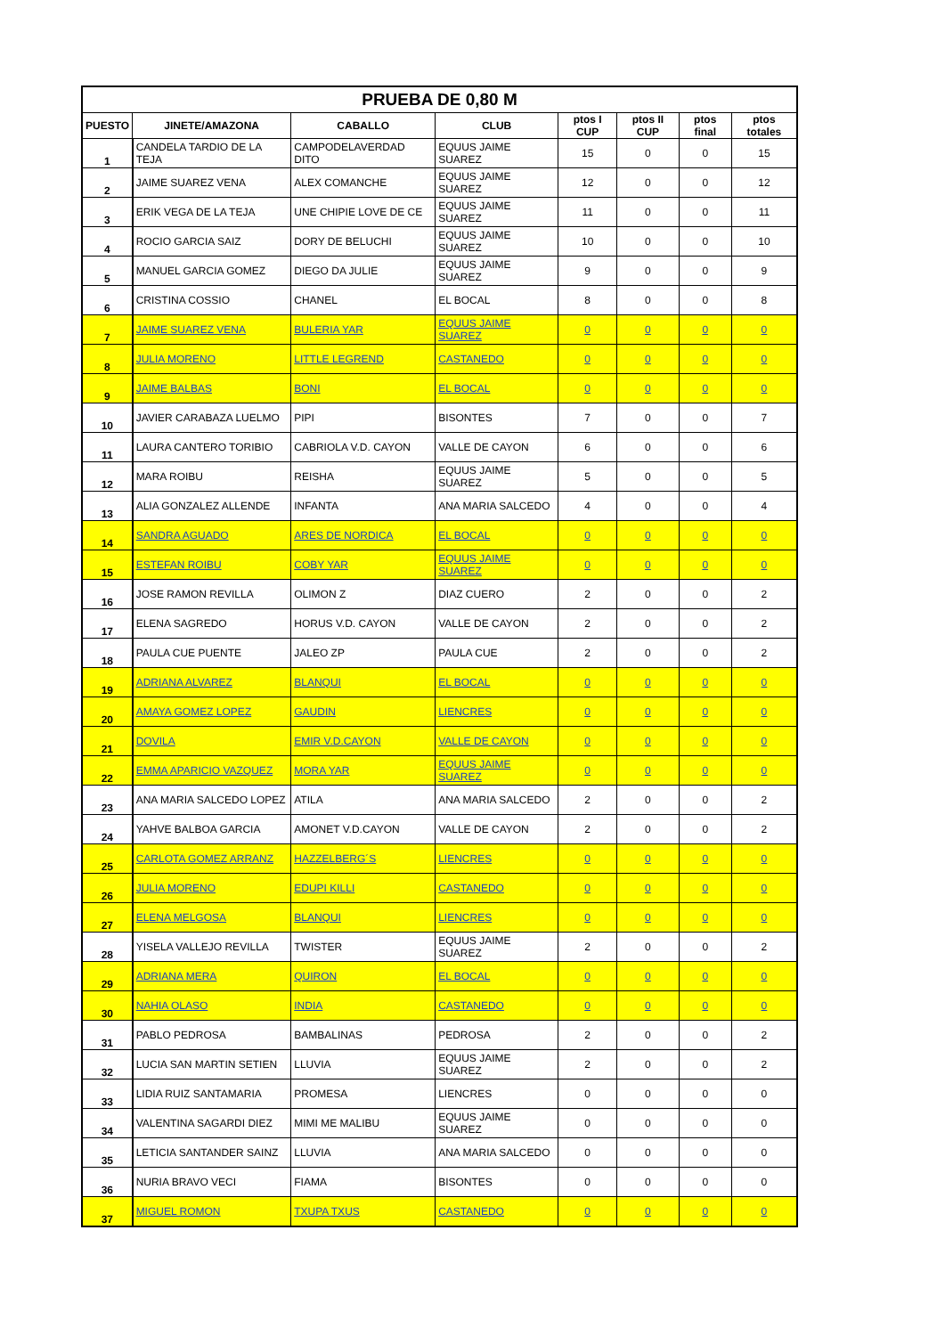| PRUEBA DE 0,80 M | | | | | | | |
| PUESTO | JINETE/AMAZONA | CABALLO | CLUB | ptos I CUP | ptos II CUP | ptos final | ptos totales |
| 1 | CANDELA TARDIO DE LA TEJA | CAMPODELAVERDAD DITO | EQUUS JAIME SUAREZ | 15 | 0 | 0 | 15 |
| 2 | JAIME SUAREZ VENA | ALEX COMANCHE | EQUUS JAIME SUAREZ | 12 | 0 | 0 | 12 |
| 3 | ERIK VEGA DE LA TEJA | UNE CHIPIE LOVE DE CE | EQUUS JAIME SUAREZ | 11 | 0 | 0 | 11 |
| 4 | ROCIO GARCIA SAIZ | DORY DE BELUCHI | EQUUS JAIME SUAREZ | 10 | 0 | 0 | 10 |
| 5 | MANUEL GARCIA GOMEZ | DIEGO DA JULIE | EQUUS JAIME SUAREZ | 9 | 0 | 0 | 9 |
| 6 | CRISTINA COSSIO | CHANEL | EL BOCAL | 8 | 0 | 0 | 8 |
| 7 | JAIME SUAREZ VENA | BULERIA YAR | EQUUS JAIME SUAREZ | 0 | 0 | 0 | 0 |
| 8 | JULIA MORENO | LITTLE LEGREND | CASTANEDO | 0 | 0 | 0 | 0 |
| 9 | JAIME BALBAS | BONI | EL BOCAL | 0 | 0 | 0 | 0 |
| 10 | JAVIER CARABAZA LUELMO | PIPI | BISONTES | 7 | 0 | 0 | 7 |
| 11 | LAURA CANTERO TORIBIO | CABRIOLA V.D. CAYON | VALLE DE CAYON | 6 | 0 | 0 | 6 |
| 12 | MARA ROIBU | REISHA | EQUUS JAIME SUAREZ | 5 | 0 | 0 | 5 |
| 13 | ALIA GONZALEZ ALLENDE | INFANTA | ANA MARIA SALCEDO | 4 | 0 | 0 | 4 |
| 14 | SANDRA AGUADO | ARES DE NORDICA | EL BOCAL | 0 | 0 | 0 | 0 |
| 15 | ESTEFAN ROIBU | COBY YAR | EQUUS JAIME SUAREZ | 0 | 0 | 0 | 0 |
| 16 | JOSE RAMON REVILLA | OLIMON Z | DIAZ CUERO | 2 | 0 | 0 | 2 |
| 17 | ELENA SAGREDO | HORUS V.D. CAYON | VALLE DE CAYON | 2 | 0 | 0 | 2 |
| 18 | PAULA CUE PUENTE | JALEO ZP | PAULA CUE | 2 | 0 | 0 | 2 |
| 19 | ADRIANA ALVAREZ | BLANQUI | EL BOCAL | 0 | 0 | 0 | 0 |
| 20 | AMAYA GOMEZ LOPEZ | GAUDIN | LIENCRES | 0 | 0 | 0 | 0 |
| 21 | DOVILA | EMIR V.D.CAYON | VALLE DE CAYON | 0 | 0 | 0 | 0 |
| 22 | EMMA APARICIO VAZQUEZ | MORA YAR | EQUUS JAIME SUAREZ | 0 | 0 | 0 | 0 |
| 23 | ANA MARIA SALCEDO LOPEZ | ATILA | ANA MARIA SALCEDO | 2 | 0 | 0 | 2 |
| 24 | YAHVE BALBOA GARCIA | AMONET V.D.CAYON | VALLE DE CAYON | 2 | 0 | 0 | 2 |
| 25 | CARLOTA GOMEZ ARRANZ | HAZZELBERG´S | LIENCRES | 0 | 0 | 0 | 0 |
| 26 | JULIA MORENO | EDUPI KILLI | CASTANEDO | 0 | 0 | 0 | 0 |
| 27 | ELENA MELGOSA | BLANQUI | LIENCRES | 0 | 0 | 0 | 0 |
| 28 | YISELA VALLEJO REVILLA | TWISTER | EQUUS JAIME SUAREZ | 2 | 0 | 0 | 2 |
| 29 | ADRIANA MERA | QUIRON | EL BOCAL | 0 | 0 | 0 | 0 |
| 30 | NAHIA OLASO | INDIA | CASTANEDO | 0 | 0 | 0 | 0 |
| 31 | PABLO PEDROSA | BAMBALINAS | PEDROSA | 2 | 0 | 0 | 2 |
| 32 | LUCIA SAN MARTIN SETIEN | LLUVIA | EQUUS JAIME SUAREZ | 2 | 0 | 0 | 2 |
| 33 | LIDIA RUIZ SANTAMARIA | PROMESA | LIENCRES | 0 | 0 | 0 | 0 |
| 34 | VALENTINA SAGARDI DIEZ | MIMI ME MALIBU | EQUUS JAIME SUAREZ | 0 | 0 | 0 | 0 |
| 35 | LETICIA SANTANDER SAINZ | LLUVIA | ANA MARIA SALCEDO | 0 | 0 | 0 | 0 |
| 36 | NURIA BRAVO VECI | FIAMA | BISONTES | 0 | 0 | 0 | 0 |
| 37 | MIGUEL ROMON | TXUPA TXUS | CASTANEDO | 0 | 0 | 0 | 0 |